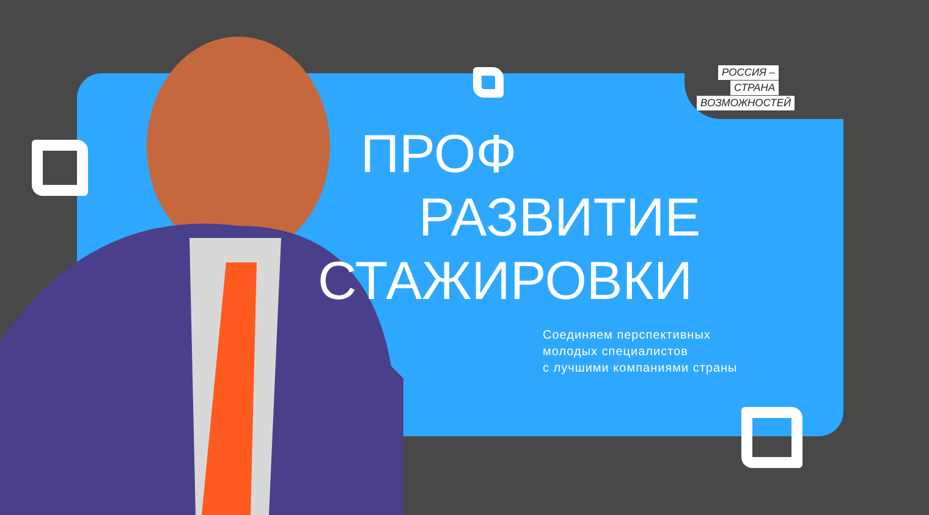РОССИЯ –
СТРАНА
ВОЗМОЖНОСТЕЙ
ПРОФ
РАЗВИТИЕ
СТАЖИРОВКИ
Соединяем перспективных
молодых специалистов
с лучшими компаниями страны